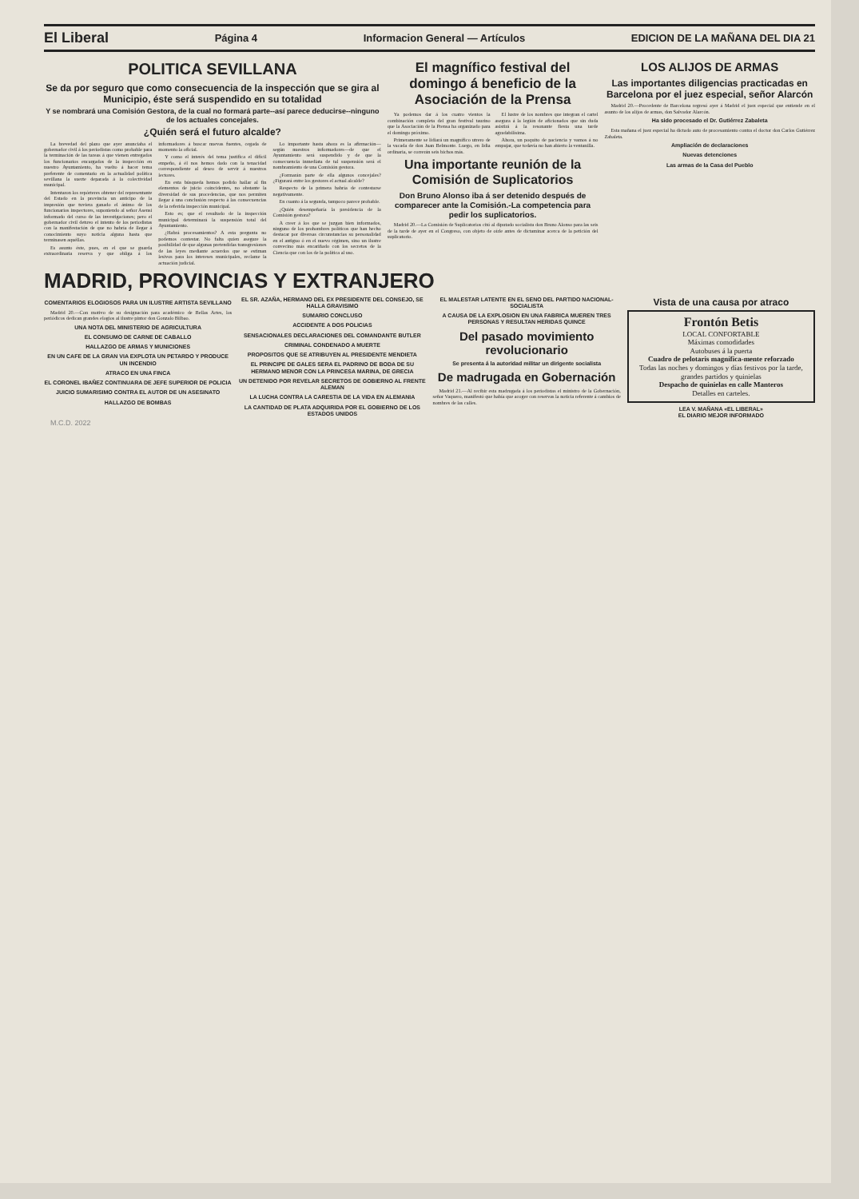El Liberal Página 4 Informacion General — Artículos EDICION DE LA MAÑANA DEL DIA 21
POLITICA SEVILLANA
Se da por seguro que como consecuencia de la inspección que se gira al Municipio, éste será suspendido en su totalidad
Y se nombrará una Comisión Gestora, de la cual no formará parte--así parece deducirse--ninguno de los actuales concejales.
¿Quién será el futuro alcalde?
La brevedad del plazo que ayer anunciaba el gobernador civil á los periodistas como probable para la terminación de las tareas á que vienen entregados los funcionarios encargados de la inspección en nuestro Ayuntamiento, ha vuelto á hacer tema preferente de comentario en la actualidad política sevillana la suerte deparada á la colectividad municipal.
Intentaron los repórteres obtener del representante del Estado en la provincia un anticipo de la impresión que tuviera ganado el ánimo de los funcionarios inspectores, suponiendo al señor Asensi informado del curso de las investigaciones; pero el gobernador civil detuvo el intento de los periodistas con la manifestación de que no habría de llegar á conocimiento suyo noticia alguna hasta que terminasen aquéllas.
Es asunto éste, pues, en el que se guarda extraordinaria reserva y que obliga á los informadores á buscar nuevas fuentes, cegada de momento la oficial.
Y como el interés del tema justifica el difícil empeño, á él nos hemos dado con la tenacidad correspondiente al deseo de servir á nuestros lectores.
En esta búsqueda hemos podido hallar al fin elementos de juicio coincidentes, no obstante la diversidad de sus procedencias, que nos permiten llegar á una conclusión respecto á las consecuencias de la referida inspección municipal.
Esto es; que el resultado de la inspección municipal determinará la suspensión total del Ayuntamiento.
¿Habrá procesamientos? A esta pregunta no podemos contestar. No falta quien asegure la posibilidad de que algunas pretendidas transgresiones de las leyes mediante acuerdos que se estiman lesivos para los intereses municipales, reclame la actuación judicial.
Lo importante hasta ahora es la afirmación—según nuestros informadores—de que el Ayuntamiento será suspendido y de que la consecuencia inmediata de tal suspensión será el nombramiento de una Comisión gestora.
¿Formarán parte de ella algunos concejales? ¿Figurará entre los gestores el actual alcalde?
Respecto de la primera habría de contestarse negativamente.
En cuanto á la segunda, tampoco parece probable.
¿Quién desempeñaría la presidencia de la Comisión gestora?
A creer á los que se juzgan bien informados, ninguno de los prohombres políticos que han hecho destacar por diversas circunstancias su personalidad en el antiguo ó en el nuevo régimen, sino un ilustre convecino más encariñado con los secretos de la Ciencia que con los de la política al uso.
El magnífico festival del domingo á beneficio de la Asociación de la Prensa
Ya podemos dar á los cuatro vientos la combinación completa del gran festival taurino que la Asociación de la Prensa ha organizado para el domingo próximo.
Primeramente se lidiará un magnífico utrero de la vacada de don Juan Belmonte. Luego, en lidia ordinaria, se correrán seis bichos más.
El lustre de los nombres que integran el cartel asegura á la legión de aficionados que sin duda asistirá á la resonante fiesta una tarde agradabilísima.
Ahora, un poquito de paciencia y vamos á no empujar, que todavía no han abierto la ventanilla.
Una importante reunión de la Comisión de Suplicatorios
Don Bruno Alonso iba á ser detenido después de comparecer ante la Comisión.-La competencia para pedir los suplicatorios.
Madrid 20.—La Comisión de Suplicatorios citó al diputado socialista don Bruno Alonso para las seis de la tarde de ayer en el Congreso, con objeto de oírle antes de dictaminar acerca de la petición del suplicatorio.
LOS ALIJOS DE ARMAS
Las importantes diligencias practicadas en Barcelona por el juez especial, señor Alarcón
Madrid 20.—Procedente de Barcelona regresó ayer á Madrid el juez especial que entiende en el asunto de los alijos de armas, don Salvador Alarcón.
Ha sido procesado el Dr. Gutiérrez Zabaleta
Esta mañana el juez especial ha dictado auto de procesamiento contra el doctor don Carlos Gutiérrez Zabaleta.
Ampliación de declaraciones
Nuevas detenciones
Las armas de la Casa del Pueblo
MADRID, PROVINCIAS Y EXTRANJERO
COMENTARIOS ELOGIOSOS PARA UN ILUSTRE ARTISTA SEVILLANO
Madrid 20.—Con motivo de su designación para académico de Bellas Artes, los periódicos dedican grandes elogios al ilustre pintor don Gonzalo Bilbao.
UNA NOTA DEL MINISTERIO DE AGRICULTURA
EL CONSUMO DE CARNE DE CABALLO
HALLAZGO DE ARMAS Y MUNICIONES
EN UN CAFE DE LA GRAN VIA EXPLOTA UN PETARDO Y PRODUCE UN INCENDIO
ATRACO EN UNA FINCA
EL CORONEL IBAÑEZ CONTINUARA DE JEFE SUPERIOR DE POLICIA
JUICIO SUMARISIMO CONTRA EL AUTOR DE UN ASESINATO
HALLAZGO DE BOMBAS
EL SR. AZAÑA, HERMANO DEL EX PRESIDENTE DEL CONSEJO, SE HALLA GRAVISIMO
SUMARIO CONCLUSO
ACCIDENTE A DOS POLICIAS
SENSACIONALES DECLARACIONES DEL COMANDANTE BUTLER
CRIMINAL CONDENADO A MUERTE
PROPOSITOS QUE SE ATRIBUYEN AL PRESIDENTE MENDIETA
EL PRINCIPE DE GALES SERA EL PADRINO DE BODA DE SU HERMANO MENOR CON LA PRINCESA MARINA, DE GRECIA
UN DETENIDO POR REVELAR SECRETOS DE GOBIERNO AL FRENTE ALEMAN
LA LUCHA CONTRA LA CARESTIA DE LA VIDA EN ALEMANIA
LA CANTIDAD DE PLATA ADQUIRIDA POR EL GOBIERNO DE LOS ESTADOS UNIDOS
EL MALESTAR LATENTE EN EL SENO DEL PARTIDO NACIONAL-SOCIALISTA
A CAUSA DE LA EXPLOSION EN UNA FABRICA MUEREN TRES PERSONAS Y RESULTAN HERIDAS QUINCE
Del pasado movimiento revolucionario
Se presenta á la autoridad militar un dirigente socialista
De madrugada en Gobernación
Madrid 21.—Al recibir esta madrugada á los periodistas el ministro de la Gobernación, señor Vaquero, manifestó que había que acoger con reservas la noticia referente á cambios de nombres de las calles.
Vista de una causa por atraco
Frontón Betis
LOCAL CONFORTABLE
Máximas comodidades
Autobuses á la puerta
Cuadro de pelotaris magnífica-mente reforzado
Todas las noches y domingos y días festivos por la tarde, grandes partidos y quinielas
Despacho de quinielas en calle Manteros
Detalles en carteles.
LEA V. MAÑANA «EL LIBERAL»
EL DIARIO MEJOR INFORMADO
M.C.D. 2022